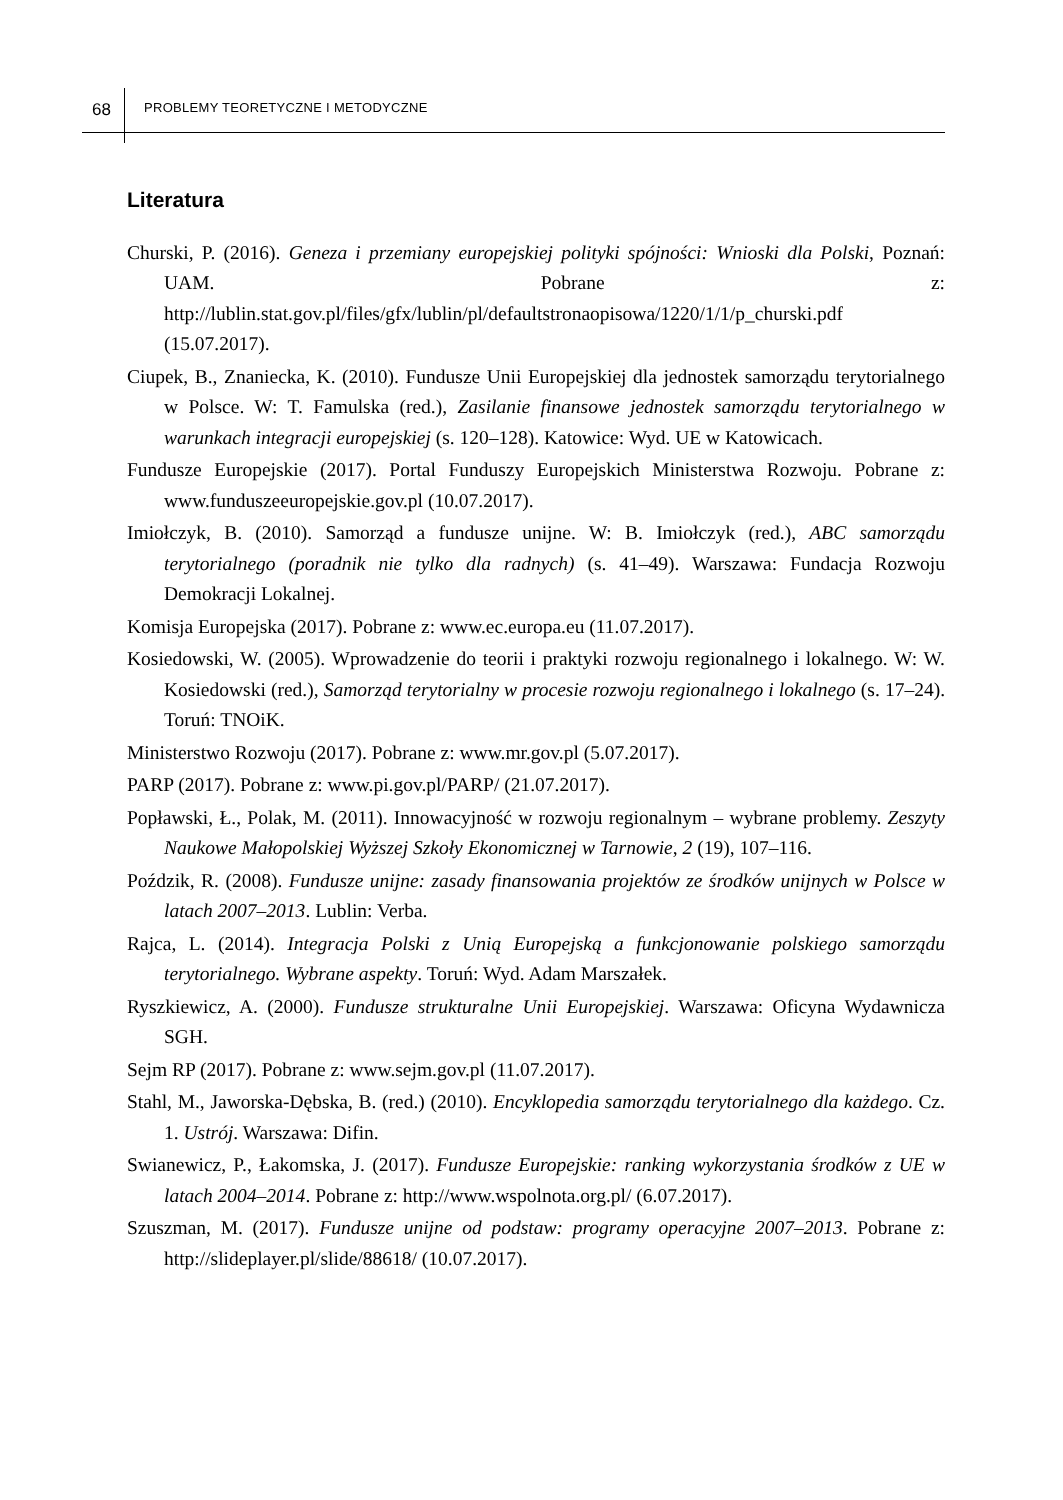68 PROBLEMY TEORETYCZNE I METODYCZNE
Literatura
Churski, P. (2016). Geneza i przemiany europejskiej polityki spójności: Wnioski dla Polski, Poznań: UAM. Pobrane z: http://lublin.stat.gov.pl/files/gfx/lublin/pl/defaultstronaopisowa/1220/1/1/p_churski.pdf (15.07.2017).
Ciupek, B., Znaniecka, K. (2010). Fundusze Unii Europejskiej dla jednostek samorządu terytorialnego w Polsce. W: T. Famulska (red.), Zasilanie finansowe jednostek samorządu terytorialnego w warunkach integracji europejskiej (s. 120–128). Katowice: Wyd. UE w Katowicach.
Fundusze Europejskie (2017). Portal Funduszy Europejskich Ministerstwa Rozwoju. Pobrane z: www.funduszeeuropejskie.gov.pl (10.07.2017).
Imiołczyk, B. (2010). Samorząd a fundusze unijne. W: B. Imiołczyk (red.), ABC samorządu terytorialnego (poradnik nie tylko dla radnych) (s. 41–49). Warszawa: Fundacja Rozwoju Demokracji Lokalnej.
Komisja Europejska (2017). Pobrane z: www.ec.europa.eu (11.07.2017).
Kosiedowski, W. (2005). Wprowadzenie do teorii i praktyki rozwoju regionalnego i lokalnego. W: W. Kosiedowski (red.), Samorząd terytorialny w procesie rozwoju regionalnego i lokalnego (s. 17–24). Toruń: TNOiK.
Ministerstwo Rozwoju (2017). Pobrane z: www.mr.gov.pl (5.07.2017).
PARP (2017). Pobrane z: www.pi.gov.pl/PARP/ (21.07.2017).
Popławski, Ł., Polak, M. (2011). Innowacyjność w rozwoju regionalnym – wybrane problemy. Zeszyty Naukowe Małopolskiej Wyższej Szkoły Ekonomicznej w Tarnowie, 2 (19), 107–116.
Poździk, R. (2008). Fundusze unijne: zasady finansowania projektów ze środków unijnych w Polsce w latach 2007–2013. Lublin: Verba.
Rajca, L. (2014). Integracja Polski z Unią Europejską a funkcjonowanie polskiego samorządu terytorialnego. Wybrane aspekty. Toruń: Wyd. Adam Marszałek.
Ryszkiewicz, A. (2000). Fundusze strukturalne Unii Europejskiej. Warszawa: Oficyna Wydawnicza SGH.
Sejm RP (2017). Pobrane z: www.sejm.gov.pl (11.07.2017).
Stahl, M., Jaworska-Dębska, B. (red.) (2010). Encyklopedia samorządu terytorialnego dla każdego. Cz. 1. Ustrój. Warszawa: Difin.
Swianewicz, P., Łakomska, J. (2017). Fundusze Europejskie: ranking wykorzystania środków z UE w latach 2004–2014. Pobrane z: http://www.wspolnota.org.pl/ (6.07.2017).
Szuszman, M. (2017). Fundusze unijne od podstaw: programy operacyjne 2007–2013. Pobrane z: http://slideplayer.pl/slide/88618/ (10.07.2017).